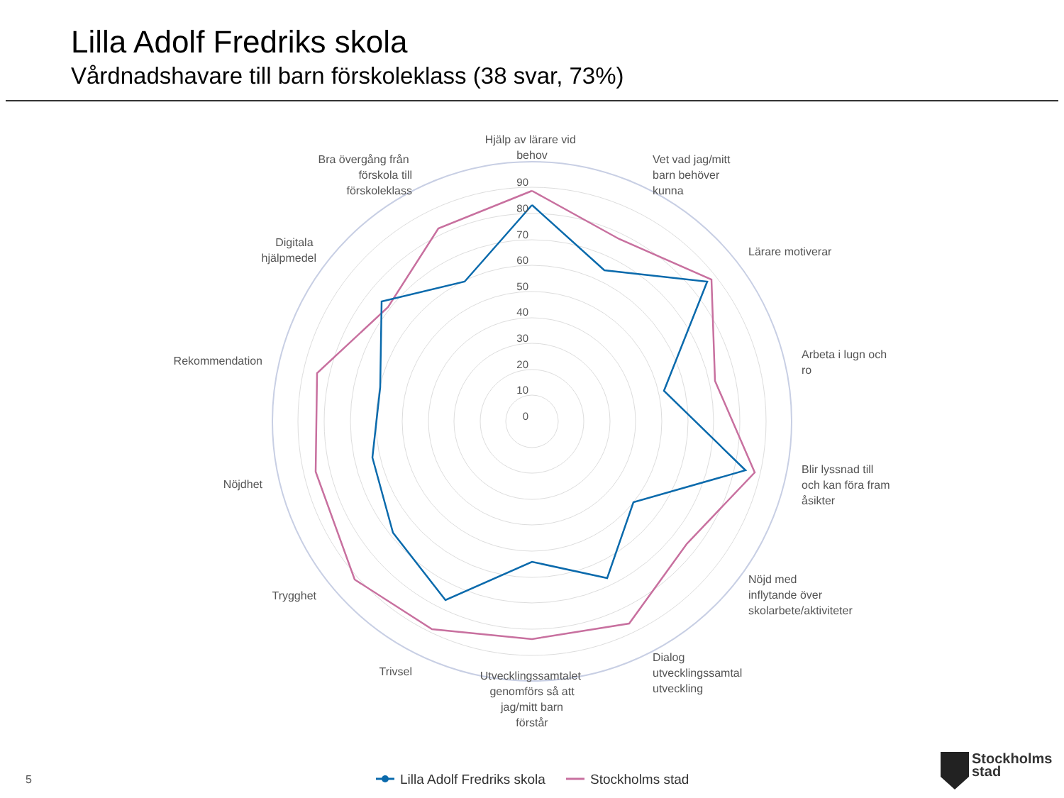Lilla Adolf Fredriks skola
Vårdnadshavare till barn förskoleklass (38 svar, 73%)
90
80
70
60
50
40
30
20
10
0
Hjälp av lärare vid behov
Vet vad jag/mitt barn behöver kunna
Lärare motiverar
Arbeta i lugn och ro
Blir lyssnad till och kan föra fram åsikter
Nöjd med inflytande över skolarbete/aktiviteter
Dialog utvecklingssamtal utveckling
Utvecklingssamtalet genomförs så att jag/mitt barn förstår
Trivsel
Trygghet
Nöjdhet
Rekommendation
Digitala hjälpmedel
Bra övergång från förskola till förskoleklass
Lilla Adolf Fredriks skola
Stockholms stad
5
Stockholms
stad